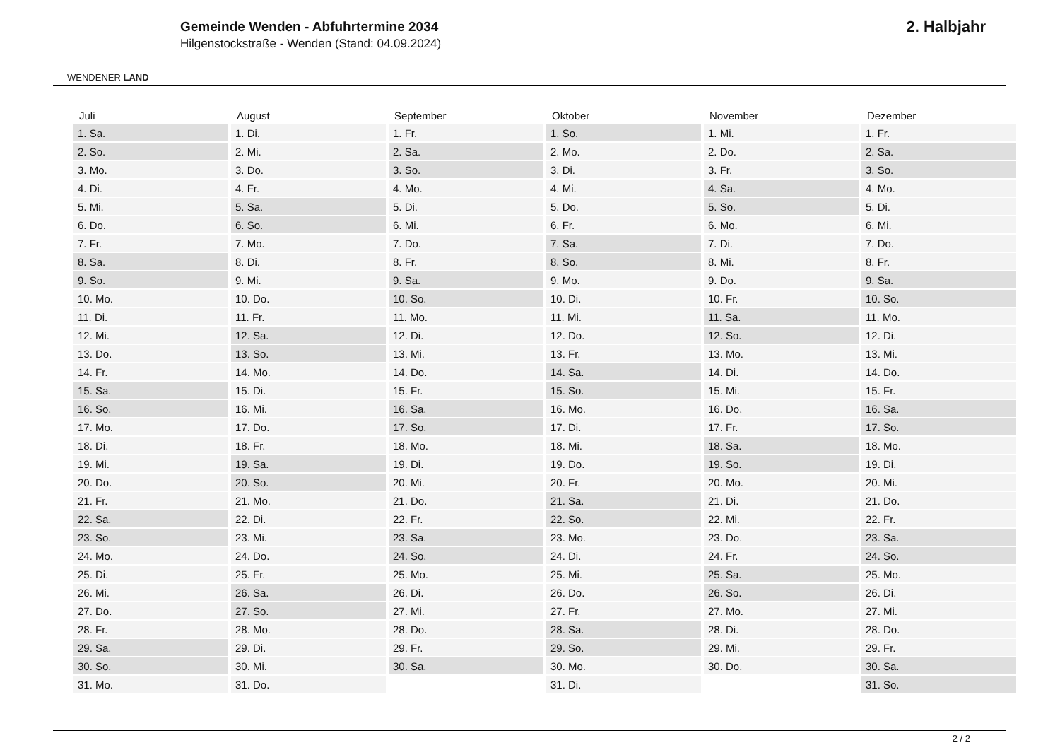WENDENER LAND
Gemeinde Wenden - Abfuhrtermine 2034
Hilgenstockstraße - Wenden (Stand: 04.09.2024)
2. Halbjahr
| Juli | August | September | Oktober | November | Dezember |
| --- | --- | --- | --- | --- | --- |
| 1. Sa. | 1. Di. | 1. Fr. | 1. So. | 1. Mi. | 1. Fr. |
| 2. So. | 2. Mi. | 2. Sa. | 2. Mo. | 2. Do. | 2. Sa. |
| 3. Mo. | 3. Do. | 3. So. | 3. Di. | 3. Fr. | 3. So. |
| 4. Di. | 4. Fr. | 4. Mo. | 4. Mi. | 4. Sa. | 4. Mo. |
| 5. Mi. | 5. Sa. | 5. Di. | 5. Do. | 5. So. | 5. Di. |
| 6. Do. | 6. So. | 6. Mi. | 6. Fr. | 6. Mo. | 6. Mi. |
| 7. Fr. | 7. Mo. | 7. Do. | 7. Sa. | 7. Di. | 7. Do. |
| 8. Sa. | 8. Di. | 8. Fr. | 8. So. | 8. Mi. | 8. Fr. |
| 9. So. | 9. Mi. | 9. Sa. | 9. Mo. | 9. Do. | 9. Sa. |
| 10. Mo. | 10. Do. | 10. So. | 10. Di. | 10. Fr. | 10. So. |
| 11. Di. | 11. Fr. | 11. Mo. | 11. Mi. | 11. Sa. | 11. Mo. |
| 12. Mi. | 12. Sa. | 12. Di. | 12. Do. | 12. So. | 12. Di. |
| 13. Do. | 13. So. | 13. Mi. | 13. Fr. | 13. Mo. | 13. Mi. |
| 14. Fr. | 14. Mo. | 14. Do. | 14. Sa. | 14. Di. | 14. Do. |
| 15. Sa. | 15. Di. | 15. Fr. | 15. So. | 15. Mi. | 15. Fr. |
| 16. So. | 16. Mi. | 16. Sa. | 16. Mo. | 16. Do. | 16. Sa. |
| 17. Mo. | 17. Do. | 17. So. | 17. Di. | 17. Fr. | 17. So. |
| 18. Di. | 18. Fr. | 18. Mo. | 18. Mi. | 18. Sa. | 18. Mo. |
| 19. Mi. | 19. Sa. | 19. Di. | 19. Do. | 19. So. | 19. Di. |
| 20. Do. | 20. So. | 20. Mi. | 20. Fr. | 20. Mo. | 20. Mi. |
| 21. Fr. | 21. Mo. | 21. Do. | 21. Sa. | 21. Di. | 21. Do. |
| 22. Sa. | 22. Di. | 22. Fr. | 22. So. | 22. Mi. | 22. Fr. |
| 23. So. | 23. Mi. | 23. Sa. | 23. Mo. | 23. Do. | 23. Sa. |
| 24. Mo. | 24. Do. | 24. So. | 24. Di. | 24. Fr. | 24. So. |
| 25. Di. | 25. Fr. | 25. Mo. | 25. Mi. | 25. Sa. | 25. Mo. |
| 26. Mi. | 26. Sa. | 26. Di. | 26. Do. | 26. So. | 26. Di. |
| 27. Do. | 27. So. | 27. Mi. | 27. Fr. | 27. Mo. | 27. Mi. |
| 28. Fr. | 28. Mo. | 28. Do. | 28. Sa. | 28. Di. | 28. Do. |
| 29. Sa. | 29. Di. | 29. Fr. | 29. So. | 29. Mi. | 29. Fr. |
| 30. So. | 30. Mi. | 30. Sa. | 30. Mo. | 30. Do. | 30. Sa. |
| 31. Mo. | 31. Do. | | 31. Di. | | 31. So. |
2 / 2